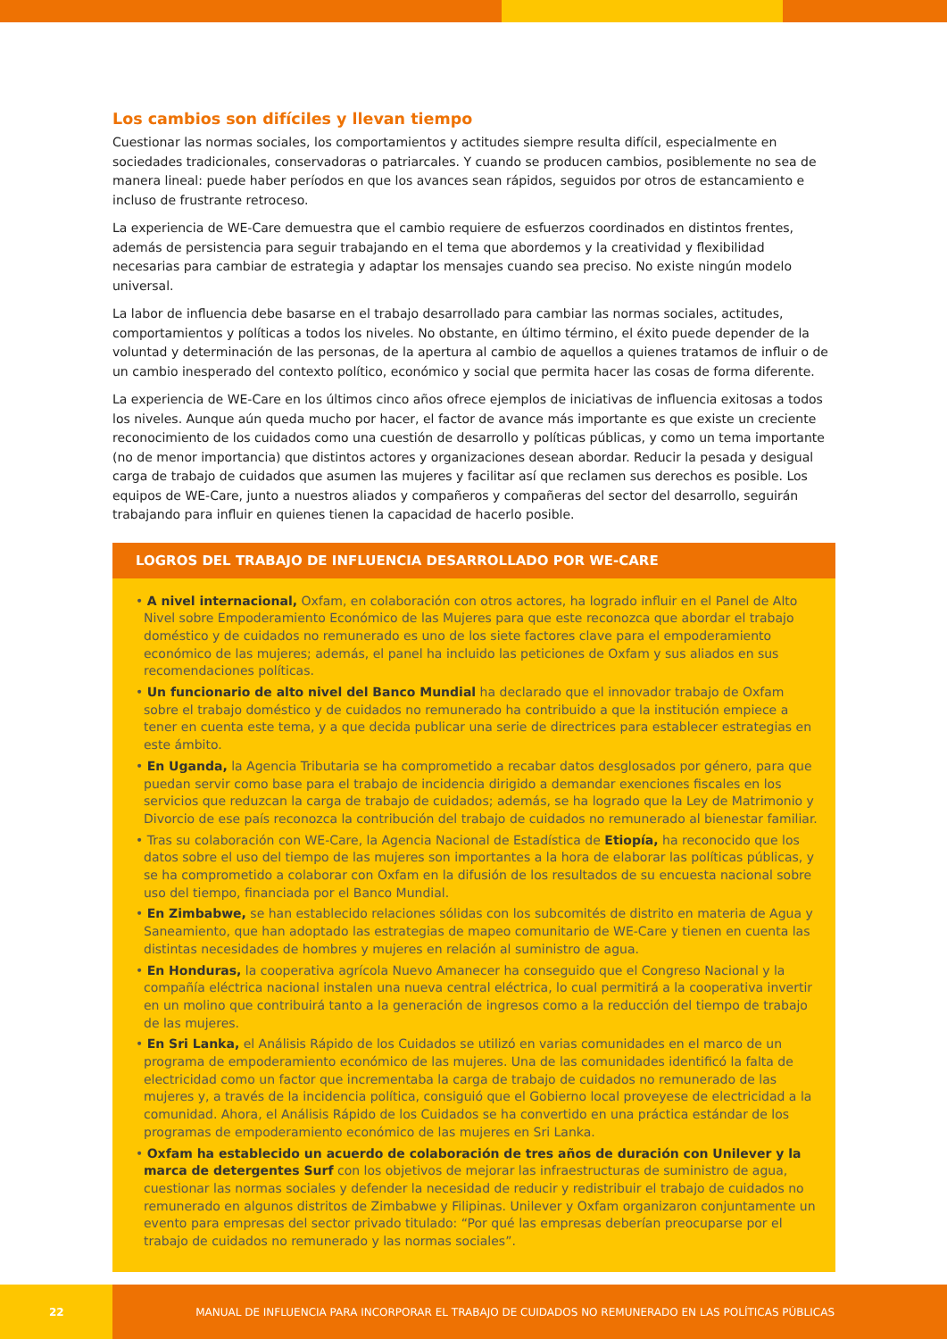Los cambios son difíciles y llevan tiempo
Cuestionar las normas sociales, los comportamientos y actitudes siempre resulta difícil, especialmente en sociedades tradicionales, conservadoras o patriarcales. Y cuando se producen cambios, posiblemente no sea de manera lineal: puede haber períodos en que los avances sean rápidos, seguidos por otros de estancamiento e incluso de frustrante retroceso.
La experiencia de WE-Care demuestra que el cambio requiere de esfuerzos coordinados en distintos frentes, además de persistencia para seguir trabajando en el tema que abordemos y la creatividad y flexibilidad necesarias para cambiar de estrategia y adaptar los mensajes cuando sea preciso. No existe ningún modelo universal.
La labor de influencia debe basarse en el trabajo desarrollado para cambiar las normas sociales, actitudes, comportamientos y políticas a todos los niveles. No obstante, en último término, el éxito puede depender de la voluntad y determinación de las personas, de la apertura al cambio de aquellos a quienes tratamos de influir o de un cambio inesperado del contexto político, económico y social que permita hacer las cosas de forma diferente.
La experiencia de WE-Care en los últimos cinco años ofrece ejemplos de iniciativas de influencia exitosas a todos los niveles. Aunque aún queda mucho por hacer, el factor de avance más importante es que existe un creciente reconocimiento de los cuidados como una cuestión de desarrollo y políticas públicas, y como un tema importante (no de menor importancia) que distintos actores y organizaciones desean abordar. Reducir la pesada y desigual carga de trabajo de cuidados que asumen las mujeres y facilitar así que reclamen sus derechos es posible. Los equipos de WE-Care, junto a nuestros aliados y compañeros y compañeras del sector del desarrollo, seguirán trabajando para influir en quienes tienen la capacidad de hacerlo posible.
LOGROS DEL TRABAJO DE INFLUENCIA DESARROLLADO POR WE-CARE
• A nivel internacional, Oxfam, en colaboración con otros actores, ha logrado influir en el Panel de Alto Nivel sobre Empoderamiento Económico de las Mujeres para que este reconozca que abordar el trabajo doméstico y de cuidados no remunerado es uno de los siete factores clave para el empoderamiento económico de las mujeres; además, el panel ha incluido las peticiones de Oxfam y sus aliados en sus recomendaciones políticas.
• Un funcionario de alto nivel del Banco Mundial ha declarado que el innovador trabajo de Oxfam sobre el trabajo doméstico y de cuidados no remunerado ha contribuido a que la institución empiece a tener en cuenta este tema, y a que decida publicar una serie de directrices para establecer estrategias en este ámbito.
• En Uganda, la Agencia Tributaria se ha comprometido a recabar datos desglosados por género, para que puedan servir como base para el trabajo de incidencia dirigido a demandar exenciones fiscales en los servicios que reduzcan la carga de trabajo de cuidados; además, se ha logrado que la Ley de Matrimonio y Divorcio de ese país reconozca la contribución del trabajo de cuidados no remunerado al bienestar familiar.
• Tras su colaboración con WE-Care, la Agencia Nacional de Estadística de Etiopía, ha reconocido que los datos sobre el uso del tiempo de las mujeres son importantes a la hora de elaborar las políticas públicas, y se ha comprometido a colaborar con Oxfam en la difusión de los resultados de su encuesta nacional sobre uso del tiempo, financiada por el Banco Mundial.
• En Zimbabwe, se han establecido relaciones sólidas con los subcomités de distrito en materia de Agua y Saneamiento, que han adoptado las estrategias de mapeo comunitario de WE-Care y tienen en cuenta las distintas necesidades de hombres y mujeres en relación al suministro de agua.
• En Honduras, la cooperativa agrícola Nuevo Amanecer ha conseguido que el Congreso Nacional y la compañía eléctrica nacional instalen una nueva central eléctrica, lo cual permitirá a la cooperativa invertir en un molino que contribuirá tanto a la generación de ingresos como a la reducción del tiempo de trabajo de las mujeres.
• En Sri Lanka, el Análisis Rápido de los Cuidados se utilizó en varias comunidades en el marco de un programa de empoderamiento económico de las mujeres. Una de las comunidades identificó la falta de electricidad como un factor que incrementaba la carga de trabajo de cuidados no remunerado de las mujeres y, a través de la incidencia política, consiguió que el Gobierno local proveyese de electricidad a la comunidad. Ahora, el Análisis Rápido de los Cuidados se ha convertido en una práctica estándar de los programas de empoderamiento económico de las mujeres en Sri Lanka.
• Oxfam ha establecido un acuerdo de colaboración de tres años de duración con Unilever y la marca de detergentes Surf con los objetivos de mejorar las infraestructuras de suministro de agua, cuestionar las normas sociales y defender la necesidad de reducir y redistribuir el trabajo de cuidados no remunerado en algunos distritos de Zimbabwe y Filipinas. Unilever y Oxfam organizaron conjuntamente un evento para empresas del sector privado titulado: “Por qué las empresas deberían preocuparse por el trabajo de cuidados no remunerado y las normas sociales”.
22 MANUAL DE INFLUENCIA PARA INCORPORAR EL TRABAJO DE CUIDADOS NO REMUNERADO EN LAS POLÍTICAS PÚBLICAS